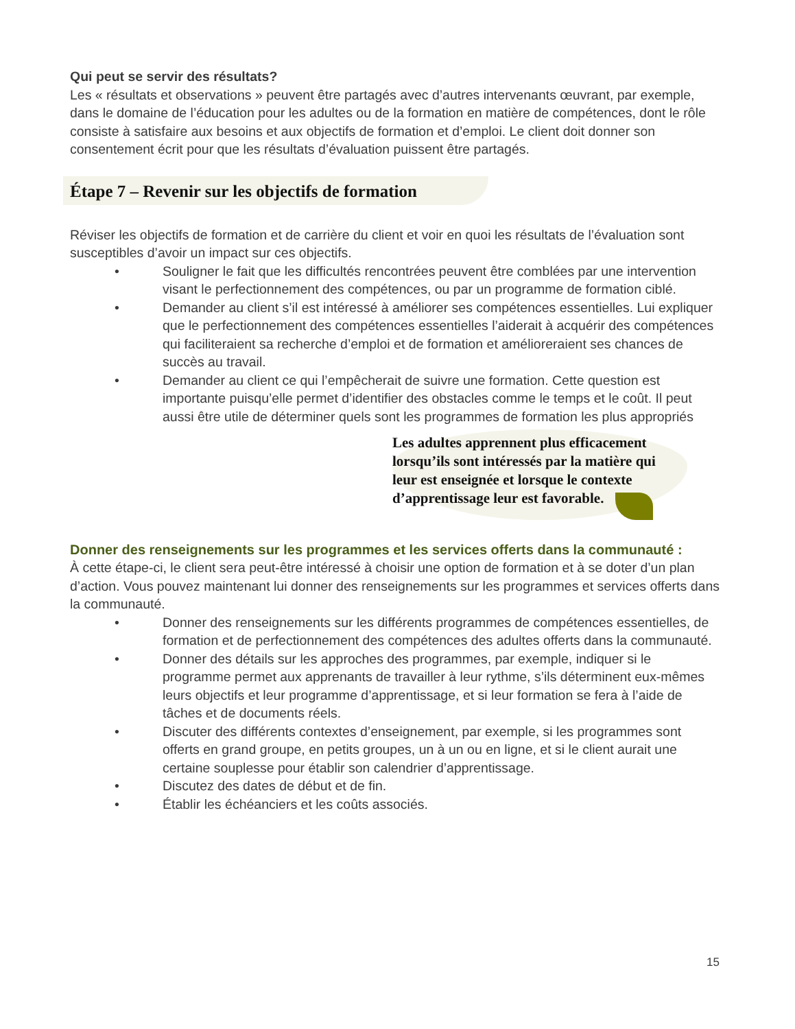Qui peut se servir des résultats?
Les « résultats et observations » peuvent être partagés avec d’autres intervenants œuvrant, par exemple, dans le domaine de l’éducation pour les adultes ou de la formation en matière de compétences, dont le rôle consiste à satisfaire aux besoins et aux objectifs de formation et d’emploi. Le client doit donner son consentement écrit pour que les résultats d’évaluation puissent être partagés.
Étape 7 – Revenir sur les objectifs de formation
Réviser les objectifs de formation et de carrière du client et voir en quoi les résultats de l’évaluation sont susceptibles d’avoir un impact sur ces objectifs.
• Souligner le fait que les difficultés rencontrées peuvent être comblées par une intervention visant le perfectionnement des compétences, ou par un programme de formation ciblé.
• Demander au client s’il est intéressé à améliorer ses compétences essentielles. Lui expliquer que le perfectionnement des compétences essentielles l’aiderait à acquérir des compétences qui faciliteraient sa recherche d’emploi et de formation et amélioreraient ses chances de succès au travail.
• Demander au client ce qui l’empêcherait de suivre une formation. Cette question est importante puisqu’elle permet d’identifier des obstacles comme le temps et le coût. Il peut aussi être utile de déterminer quels sont les programmes de formation les plus appropriés
Les adultes apprennent plus efficacement lorsqu’ils sont intéressés par la matière qui leur est enseignée et lorsque le contexte d’apprentissage leur est favorable.
Donner des renseignements sur les programmes et les services offerts dans la communauté :
À cette étape-ci, le client sera peut-être intéressé à choisir une option de formation et à se doter d’un plan d’action. Vous pouvez maintenant lui donner des renseignements sur les programmes et services offerts dans la communauté.
• Donner des renseignements sur les différents programmes de compétences essentielles, de formation et de perfectionnement des compétences des adultes offerts dans la communauté.
• Donner des détails sur les approches des programmes, par exemple, indiquer si le programme permet aux apprenants de travailler à leur rythme, s’ils déterminent eux-mêmes leurs objectifs et leur programme d’apprentissage, et si leur formation se fera à l’aide de tâches et de documents réels.
• Discuter des différents contextes d’enseignement, par exemple, si les programmes sont offerts en grand groupe, en petits groupes, un à un ou en ligne, et si le client aurait une certaine souplesse pour établir son calendrier d’apprentissage.
• Discutez des dates de début et de fin.
• Établir les échéanciers et les coûts associés.
15